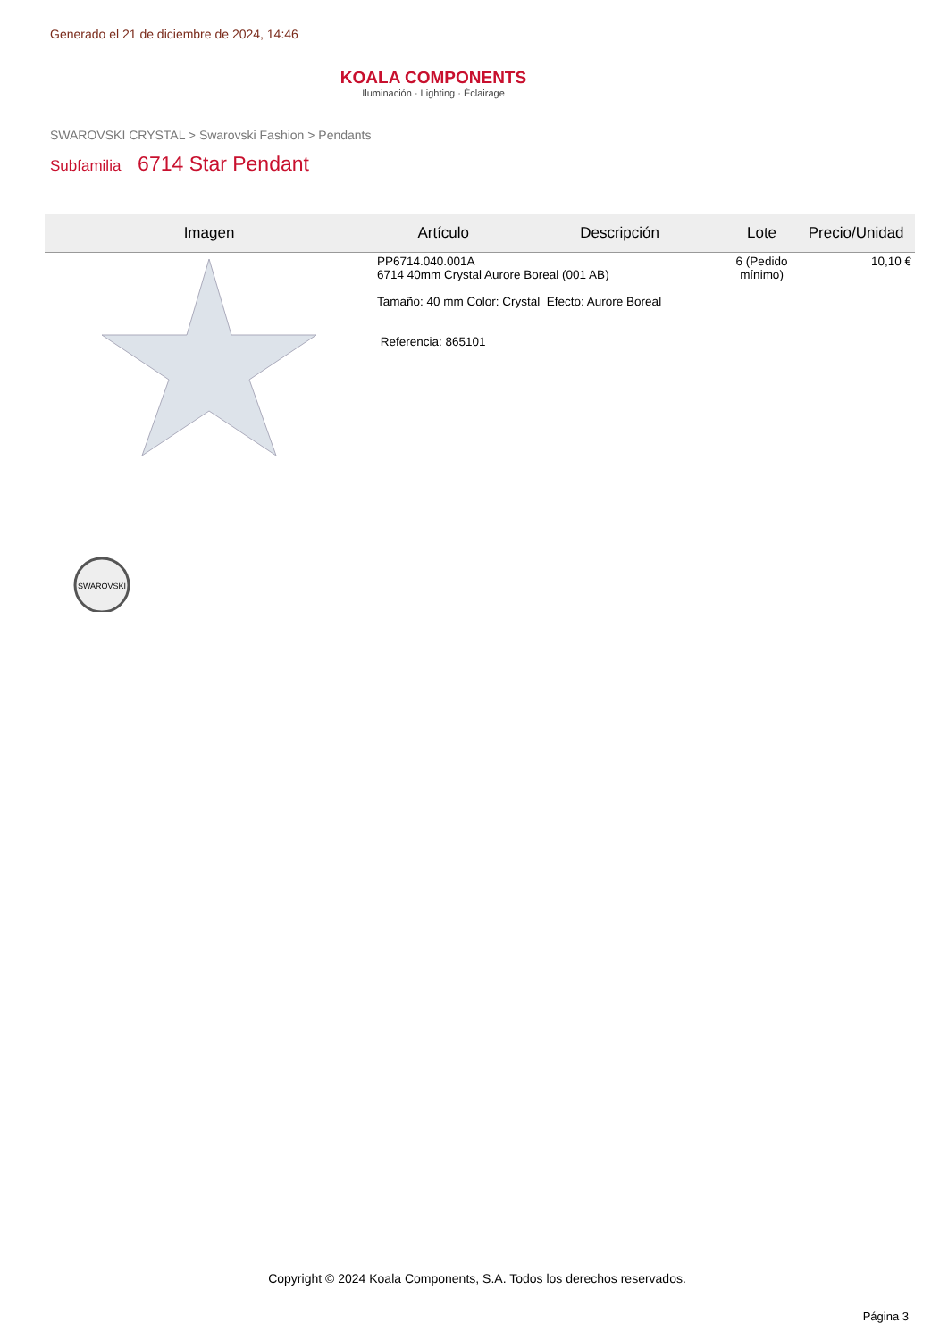Generado el 21 de diciembre de 2024, 14:46
KOALA COMPONENTS
Iluminación · Lighting · Éclairage
SWAROVSKI CRYSTAL > Swarovski Fashion > Pendants
Subfamilia 6714 Star Pendant
| Imagen | Artículo | Descripción | Lote | Precio/Unidad |
| --- | --- | --- | --- | --- |
| SWAROVSKI | PP6714.040.001A 6714 40mm Crystal Aurore Boreal (001 AB) Tamaño: 40 mm Color: Crystal Efecto: Aurore Boreal Referencia: 865101 | | 6 (Pedido mínimo) | 10,10 € |
Copyright © 2024 Koala Components, S.A. Todos los derechos reservados.
Página 3